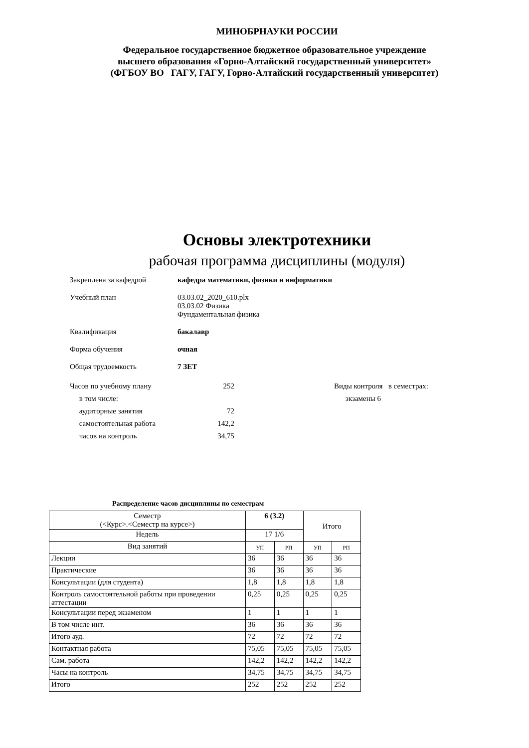МИНОБРНАУКИ РОССИИ
Федеральное государственное бюджетное образовательное учреждение
высшего образования «Горно-Алтайский государственный университет»
(ФГБОУ ВО ГАГУ, ГАГУ, Горно-Алтайский государственный университет)
Основы электротехники
рабочая программа дисциплины (модуля)
Закреплена за кафедрой кафедра математики, физики и информатики
Учебный план 03.03.02_2020_610.plx
03.03.02 Физика
Фундаментальная физика
Квалификация бакалавр
Форма обучения очная
Общая трудоемкость 7 ЗЕТ
Часов по учебному плану 252
в том числе:
аудиторные занятия 72
самостоятельная работа 142,2
часов на контроль 34,75
Виды контроля в семестрах:
экзамены 6
Распределение часов дисциплины по семестрам
| Семестр (<Курс>.<Семестр на курсе>) | 6 (3.2) | | Итого | |
| Недель | 17 1/6 | | | |
| Вид занятий | УП | РП | УП | РП |
| Лекции | 36 | 36 | 36 | 36 |
| Практические | 36 | 36 | 36 | 36 |
| Консультации (для студента) | 1,8 | 1,8 | 1,8 | 1,8 |
| Контроль самостоятельной работы при проведении аттестации | 0,25 | 0,25 | 0,25 | 0,25 |
| Консультации перед экзаменом | 1 | 1 | 1 | 1 |
| В том числе инт. | 36 | 36 | 36 | 36 |
| Итого ауд. | 72 | 72 | 72 | 72 |
| Контактная работа | 75,05 | 75,05 | 75,05 | 75,05 |
| Сам. работа | 142,2 | 142,2 | 142,2 | 142,2 |
| Часы на контроль | 34,75 | 34,75 | 34,75 | 34,75 |
| Итого | 252 | 252 | 252 | 252 |